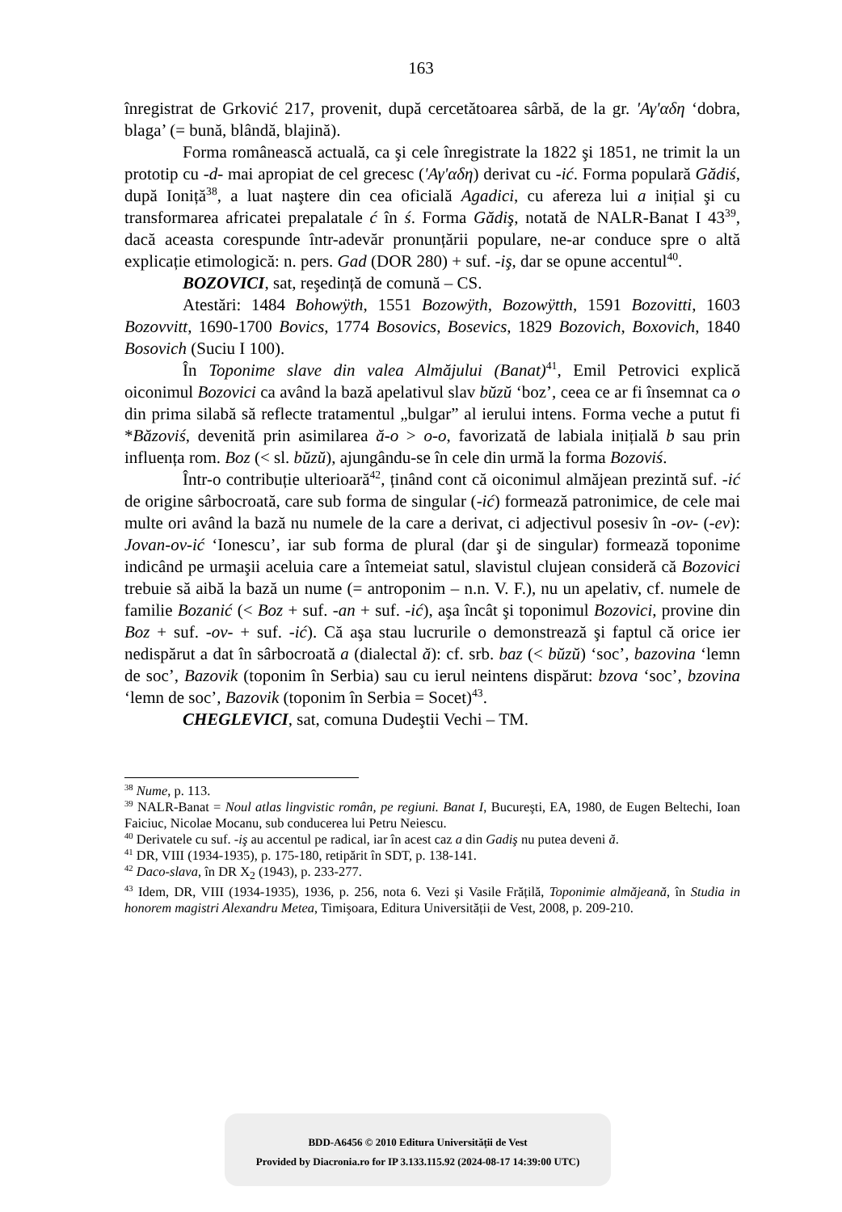163
înregistrat de Grković 217, provenit, după cercetătoarea sârbă, de la gr. 'Αγ'αδη ‘dobra, blaga’ (= bună, blândă, blajină).
Forma românească actuală, ca şi cele înregistrate la 1822 şi 1851, ne trimit la un prototip cu -d- mai apropiat de cel grecesc ('Αγ'αδη) derivat cu -ić. Forma populară Gădiś, după Ioniță<sup>38</sup>, a luat naştere din cea oficială Agadici, cu afereza lui a inițial şi cu transformarea africatei prepalatale ć în ś. Forma Gădiş, notată de NALR-Banat I 43<sup>39</sup>, dacă aceasta corespunde într-adevăr pronunțării populare, ne-ar conduce spre o altă explicație etimologică: n. pers. Gad (DOR 280) + suf. -iş, dar se opune accentul<sup>40</sup>.
BOZOVICI, sat, reşedință de comună – CS.
Atestări: 1484 Bohowÿth, 1551 Bozowÿth, Bozowÿtth, 1591 Bozovitti, 1603 Bozovvitt, 1690-1700 Bovics, 1774 Bosovics, Bosevics, 1829 Bozovich, Boxovich, 1840 Bosovich (Suciu I 100).
În Toponime slave din valea Almăjului (Banat)<sup>41</sup>, Emil Petrovici explică oiconimul Bozovici ca având la bază apelativul slav bŭzŭ ‘boz’, ceea ce ar fi însemnat ca o din prima silabă să reflecte tratamentul „bulgar” al ierului intens. Forma veche a putut fi *Băzoviś, devenită prin asimilarea ă-o > o-o, favorizată de labiala inițială b sau prin influența rom. Boz (< sl. bŭzŭ), ajungându-se în cele din urmă la forma Bozoviś.
Într-o contribuție ulterioară<sup>42</sup>, ținând cont că oiconimul almăjean prezintă suf. -ić de origine sârbocroată, care sub forma de singular (-ić) formează patronimice, de cele mai multe ori având la bază nu numele de la care a derivat, ci adjectivul posesiv în -ov- (-ev): Jovan-ov-ić ‘Ionescu’, iar sub forma de plural (dar şi de singular) formează toponime indicând pe urmaşii aceluia care a întemeiat satul, slavistul clujean consideră că Bozovici trebuie să aibă la bază un nume (= antroponim – n.n. V. F.), nu un apelativ, cf. numele de familie Bozanić (< Boz + suf. -an + suf. -ić), aşa încât şi toponimul Bozovici, provine din Boz + suf. -ov- + suf. -ić). Că aşa stau lucrurile o demonstrează şi faptul că orice ier nedispărut a dat în sârbocroată a (dialectal ă): cf. srb. baz (< bŭzŭ) ‘soc’, bazovina ‘lemn de soc’, Bazovik (toponim în Serbia) sau cu ierul neintens dispărut: bzova ‘soc’, bzovina ‘lemn de soc’, Bazovik (toponim în Serbia = Socet)<sup>43</sup>.
CHEGLEVICI, sat, comuna Dudeştii Vechi – TM.
<sup>38</sup> Nume, p. 113.
<sup>39</sup> NALR-Banat = Noul atlas lingvistic român, pe regiuni. Banat I, Bucureşti, EA, 1980, de Eugen Beltechi, Ioan Faiciuc, Nicolae Mocanu, sub conducerea lui Petru Neiescu.
<sup>40</sup> Derivatele cu suf. -iş au accentul pe radical, iar în acest caz a din Gadiş nu putea deveni ă.
<sup>41</sup> DR, VIII (1934-1935), p. 175-180, retipărit în SDT, p. 138-141.
<sup>42</sup> Daco-slava, în DR X<sub>2</sub> (1943), p. 233-277.
<sup>43</sup> Idem, DR, VIII (1934-1935), 1936, p. 256, nota 6. Vezi şi Vasile Frățilă, Toponimie almăjeană, în Studia in honorem magistri Alexandru Metea, Timişoara, Editura Universității de Vest, 2008, p. 209-210.
BDD-A6456 © 2010 Editura Universității de Vest
Provided by Diacronia.ro for IP 3.133.115.92 (2024-08-17 14:39:00 UTC)